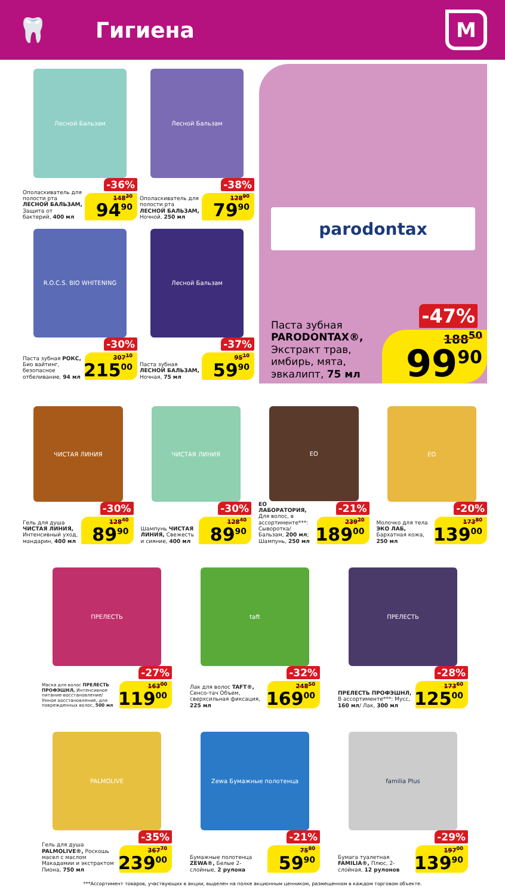🦷 Гигиена
М
Лесной Бальзам
Ополаскиватель для полости рта ЛЕСНОЙ БАЛЬЗАМ, Защита от бактерий, 400 мл
-36%
148<sup>30</sup>
94<sup>90</sup>
Лесной Бальзам
Ополаскиватель для полости рта ЛЕСНОЙ БАЛЬЗАМ, Ночной, 250 мл
-38%
128<sup>90</sup>
79<sup>90</sup>
R.O.C.S. BIO WHITENING
Паста зубная РОКС, Био вайтинг, безопасное отбеливание, 94 мл
-30%
307<sup>10</sup>
215<sup>00</sup>
Лесной Бальзам
Паста зубная ЛЕСНОЙ БАЛЬЗАМ, Ночная, 75 мл
-37%
95<sup>10</sup>
59<sup>90</sup>
parodontax
Паста зубная PARODONTAX®, Экстракт трав, имбирь, мята, эвкалипт, 75 мл
-47%
188<sup>50</sup>
99<sup>90</sup>
ЧИСТАЯ ЛИНИЯ
Гель для душа ЧИСТАЯ ЛИНИЯ, Интенсивный уход, мандарин, 400 мл
-30%
128<sup>40</sup>
89<sup>90</sup>
ЧИСТАЯ ЛИНИЯ
Шампунь ЧИСТАЯ ЛИНИЯ, Свежесть и сияние, 400 мл
-30%
128<sup>40</sup>
89<sup>90</sup>
EO
ЕО ЛАБОРАТОРИЯ, Для волос, в ассортименте***: Сыворотка/ Бальзам, 200 мл; Шампунь, 250 мл
-21%
239<sup>20</sup>
189<sup>00</sup>
EO
Молочко для тела ЭКО ЛАБ, Бархатная кожа, 250 мл
-20%
173<sup>80</sup>
139<sup>00</sup>
ПРЕЛЕСТЬ
Маска для волос ПРЕЛЕСТЬ ПРОФЭШНЛ, Интенсивное питание-восстановление/ Умное восстановление, для поврежденных волос, 500 мл
-27%
163<sup>00</sup>
119<sup>00</sup>
taft
Лак для волос TAFT®, Сенсо-тач Объем, сверхсильная фиксация, 225 мл
-32%
248<sup>50</sup>
169<sup>00</sup>
ПРЕЛЕСТЬ
ПРЕЛЕСТЬ ПРОФЭШНЛ, В ассортименте***: Мусс, 160 мл/ Лак, 300 мл
-28%
173<sup>60</sup>
125<sup>00</sup>
PALMOLIVE
Гель для душа PALMOLIVE®, Роскошь масел с маслом Макадамии и экстрактом Пиона, 750 мл
-35%
367<sup>70</sup>
239<sup>00</sup>
Zewa Бумажные полотенца
Бумажные полотенца ZEWA®, Белые 2-слойные, 2 рулона
-21%
75<sup>80</sup>
59<sup>90</sup>
familia Plus
Бумага туалетная FAMILIA®, Плюс, 2-слойная, 12 рулонов
-29%
197<sup>00</sup>
139<sup>90</sup>
***Ассортимент товаров, участвующих в акции, выделен на полке акционным ценником, размещенном в каждом торговом объекте.